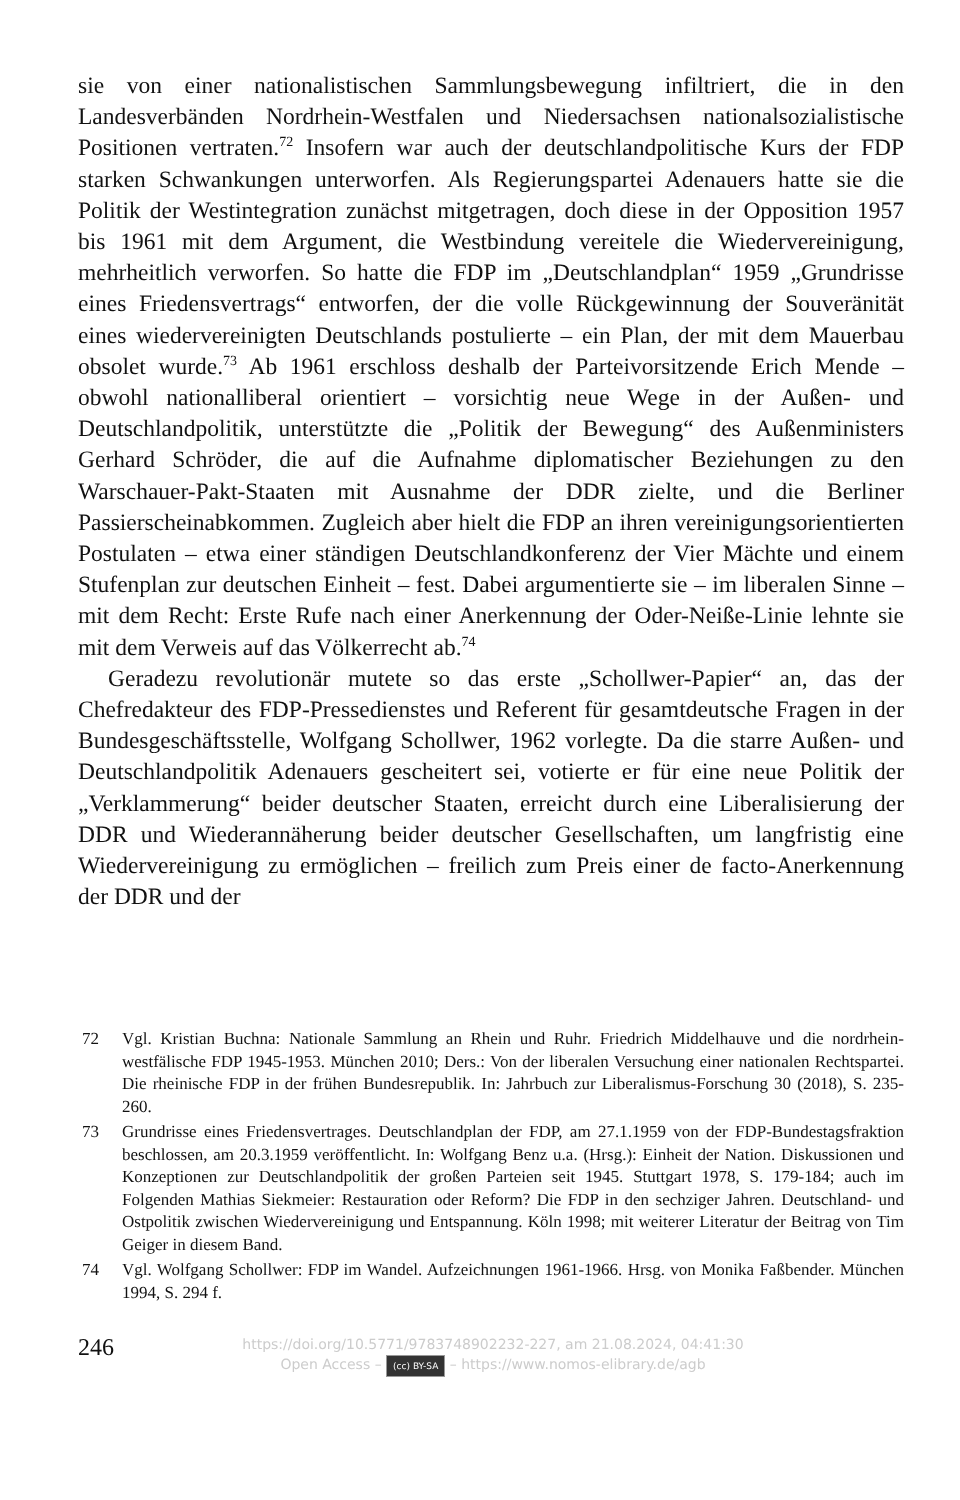sie von einer nationalistischen Sammlungsbewegung infiltriert, die in den Landesverbänden Nordrhein-Westfalen und Niedersachsen nationalsozialistische Positionen vertraten.<sup>72</sup> Insofern war auch der deutschlandpolitische Kurs der FDP starken Schwankungen unterworfen. Als Regierungspartei Adenauers hatte sie die Politik der Westintegration zunächst mitgetragen, doch diese in der Opposition 1957 bis 1961 mit dem Argument, die Westbindung vereitele die Wiedervereinigung, mehrheitlich verworfen. So hatte die FDP im „Deutschlandplan“ 1959 „Grundrisse eines Friedensvertrags“ entworfen, der die volle Rückgewinnung der Souveränität eines wiedervereinigten Deutschlands postulierte – ein Plan, der mit dem Mauerbau obsolet wurde.<sup>73</sup> Ab 1961 erschloss deshalb der Parteivorsitzende Erich Mende – obwohl nationalliberal orientiert – vorsichtig neue Wege in der Außen- und Deutschlandpolitik, unterstützte die „Politik der Bewegung“ des Außenministers Gerhard Schröder, die auf die Aufnahme diplomatischer Beziehungen zu den Warschauer-Pakt-Staaten mit Ausnahme der DDR zielte, und die Berliner Passierscheinabkommen. Zugleich aber hielt die FDP an ihren vereinigungsorientierten Postulaten – etwa einer ständigen Deutschlandkonferenz der Vier Mächte und einem Stufenplan zur deutschen Einheit – fest. Dabei argumentierte sie – im liberalen Sinne – mit dem Recht: Erste Rufe nach einer Anerkennung der Oder-Neiße-Linie lehnte sie mit dem Verweis auf das Völkerrecht ab.<sup>74</sup>
Geradezu revolutionär mutete so das erste „Schollwer-Papier“ an, das der Chefredakteur des FDP-Pressedienstes und Referent für gesamtdeutsche Fragen in der Bundesgeschäftsstelle, Wolfgang Schollwer, 1962 vorlegte. Da die starre Außen- und Deutschlandpolitik Adenauers gescheitert sei, votierte er für eine neue Politik der „Verklammerung“ beider deutscher Staaten, erreicht durch eine Liberalisierung der DDR und Wiederannäherung beider deutscher Gesellschaften, um langfristig eine Wiedervereinigung zu ermöglichen – freilich zum Preis einer de facto-Anerkennung der DDR und der
72 Vgl. Kristian Buchna: Nationale Sammlung an Rhein und Ruhr. Friedrich Middelhauve und die nordrhein-westfälische FDP 1945-1953. München 2010; Ders.: Von der liberalen Versuchung einer nationalen Rechtspartei. Die rheinische FDP in der frühen Bundesrepublik. In: Jahrbuch zur Liberalismus-Forschung 30 (2018), S. 235-260.
73 Grundrisse eines Friedensvertrages. Deutschlandplan der FDP, am 27.1.1959 von der FDP-Bundestagsfraktion beschlossen, am 20.3.1959 veröffentlicht. In: Wolfgang Benz u.a. (Hrsg.): Einheit der Nation. Diskussionen und Konzeptionen zur Deutschlandpolitik der großen Parteien seit 1945. Stuttgart 1978, S. 179-184; auch im Folgenden Mathias Siekmeier: Restauration oder Reform? Die FDP in den sechziger Jahren. Deutschland- und Ostpolitik zwischen Wiedervereinigung und Entspannung. Köln 1998; mit weiterer Literatur der Beitrag von Tim Geiger in diesem Band.
74 Vgl. Wolfgang Schollwer: FDP im Wandel. Aufzeichnungen 1961-1966. Hrsg. von Monika Faßbender. München 1994, S. 294 f.
246
https://doi.org/10.5771/9783748902232-227, am 21.08.2024, 04:41:30
Open Access – (cc) BY-SA – https://www.nomos-elibrary.de/agb